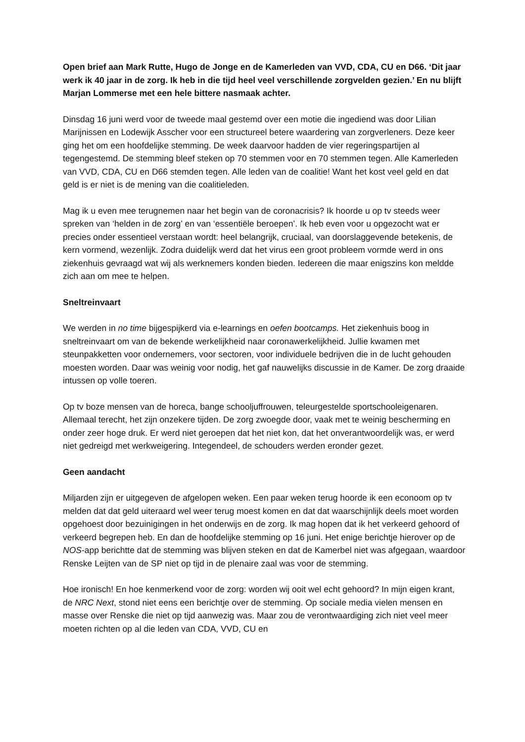Open brief aan Mark Rutte, Hugo de Jonge en de Kamerleden van VVD, CDA, CU en D66. ‘Dit jaar werk ik 40 jaar in de zorg. Ik heb in die tijd heel veel verschillende zorgvelden gezien.’ En nu blijft Marjan Lommerse met een hele bittere nasmaak achter.
Dinsdag 16 juni werd voor de tweede maal gestemd over een motie die ingediend was door Lilian Marijnissen en Lodewijk Asscher voor een structureel betere waardering van zorgverleners. Deze keer ging het om een hoofdelijke stemming. De week daarvoor hadden de vier regeringspartijen al tegengestemd. De stemming bleef steken op 70 stemmen voor en 70 stemmen tegen. Alle Kamerleden van VVD, CDA, CU en D66 stemden tegen. Alle leden van de coalitie! Want het kost veel geld en dat geld is er niet is de mening van die coalitieleden.
Mag ik u even mee terugnemen naar het begin van de coronacrisis? Ik hoorde u op tv steeds weer spreken van ‘helden in de zorg’ en van ‘essentiële beroepen’. Ik heb even voor u opgezocht wat er precies onder essentieel verstaan wordt: heel belangrijk, cruciaal, van doorslaggevende betekenis, de kern vormend, wezenlijk. Zodra duidelijk werd dat het virus een groot probleem vormde werd in ons ziekenhuis gevraagd wat wij als werknemers konden bieden. Iedereen die maar enigszins kon meldde zich aan om mee te helpen.
Sneltreinvaart
We werden in no time bijgespijkerd via e-learnings en oefen bootcamps. Het ziekenhuis boog in sneltreinvaart om van de bekende werkelijkheid naar coronawerkelijkheid. Jullie kwamen met steunpakketten voor ondernemers, voor sectoren, voor individuele bedrijven die in de lucht gehouden moesten worden. Daar was weinig voor nodig, het gaf nauwelijks discussie in de Kamer. De zorg draaide intussen op volle toeren.
Op tv boze mensen van de horeca, bange schooljuffrouwen, teleurgestelde sportschooleigenaren. Allemaal terecht, het zijn onzekere tijden. De zorg zwoegde door, vaak met te weinig bescherming en onder zeer hoge druk. Er werd niet geroepen dat het niet kon, dat het onverantwoordelijk was, er werd niet gedreigd met werkweigering. Integendeel, de schouders werden eronder gezet.
Geen aandacht
Miljarden zijn er uitgegeven de afgelopen weken. Een paar weken terug hoorde ik een econoom op tv melden dat dat geld uiteraard wel weer terug moest komen en dat dat waarschijnlijk deels moet worden opgehoest door bezuinigingen in het onderwijs en de zorg. Ik mag hopen dat ik het verkeerd gehoord of verkeerd begrepen heb. En dan de hoofdelijke stemming op 16 juni. Het enige berichtje hierover op de NOS-app berichtte dat de stemming was blijven steken en dat de Kamerbel niet was afgegaan, waardoor Renske Leijten van de SP niet op tijd in de plenaire zaal was voor de stemming.
Hoe ironisch! En hoe kenmerkend voor de zorg: worden wij ooit wel echt gehoord? In mijn eigen krant, de NRC Next, stond niet eens een berichtje over de stemming. Op sociale media vielen mensen en masse over Renske die niet op tijd aanwezig was. Maar zou de verontwaardiging zich niet veel meer moeten richten op al die leden van CDA, VVD, CU en